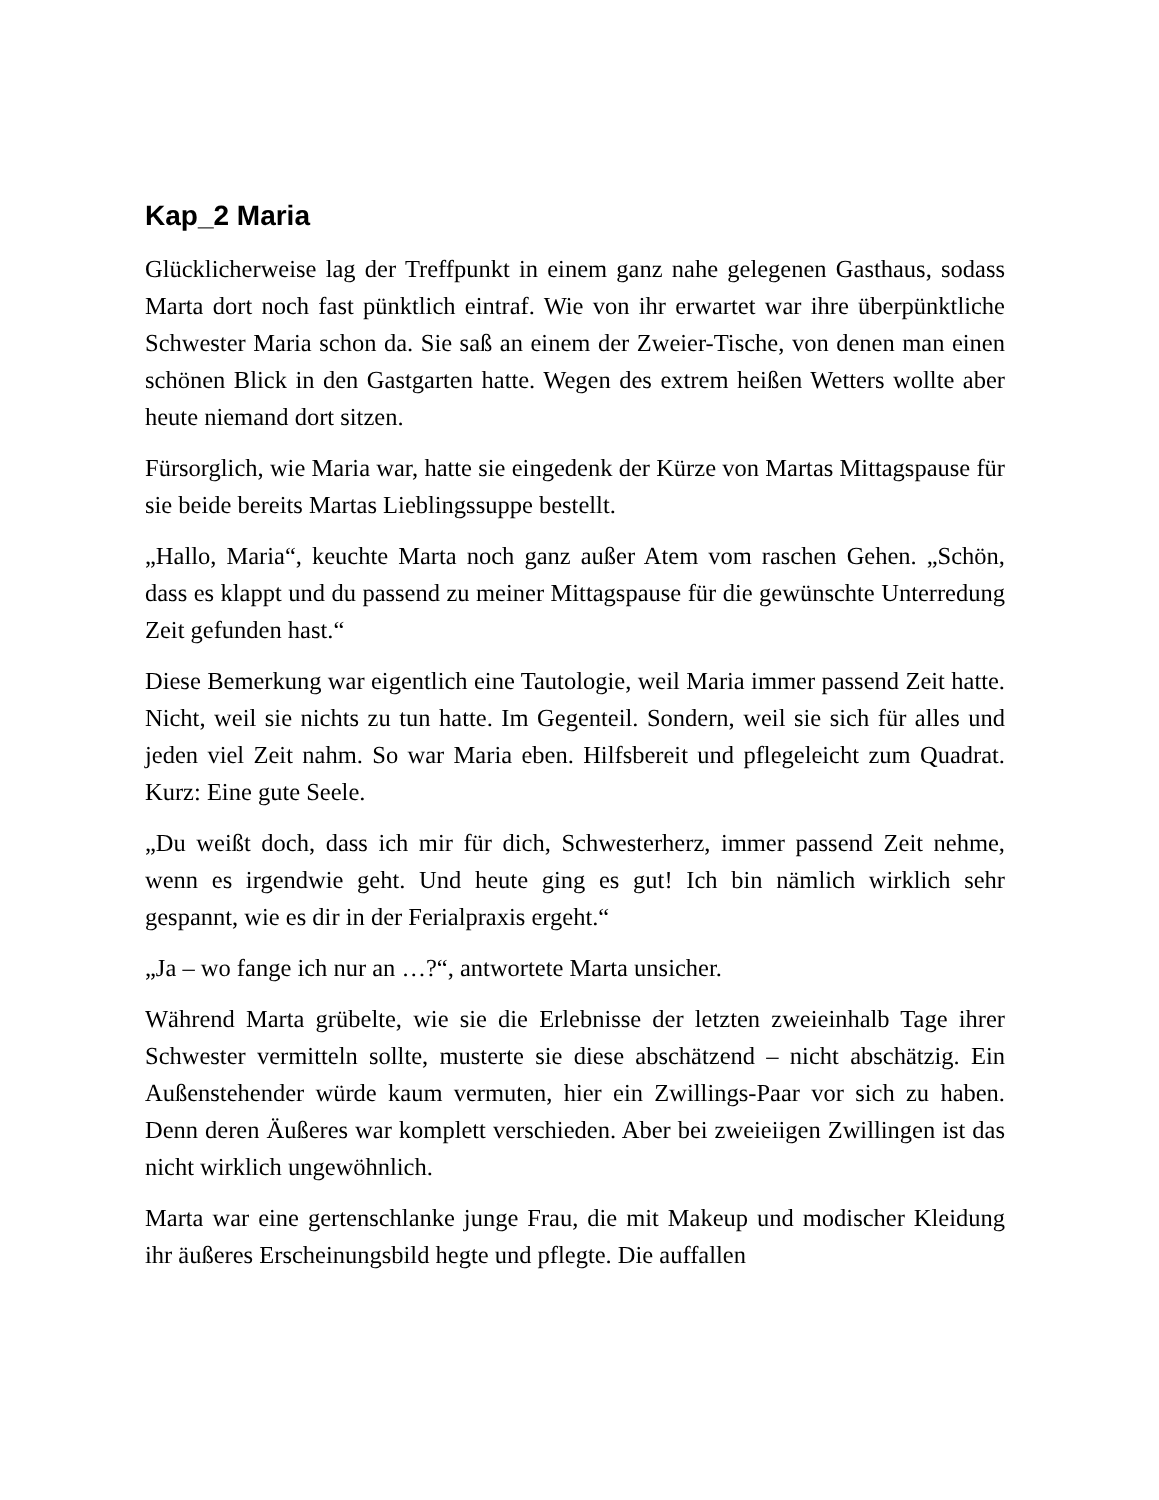Kap_2 Maria
Glücklicherweise lag der Treffpunkt in einem ganz nahe gelegenen Gasthaus, sodass Marta dort noch fast pünktlich eintraf. Wie von ihr erwartet war ihre überpünktliche Schwester Maria schon da. Sie saß an einem der Zweier-Tische, von denen man einen schönen Blick in den Gastgarten hatte. Wegen des extrem heißen Wetters wollte aber heute niemand dort sitzen.
Fürsorglich, wie Maria war, hatte sie eingedenk der Kürze von Martas Mittagspause für sie beide bereits Martas Lieblingssuppe bestellt.
„Hallo, Maria“, keuchte Marta noch ganz außer Atem vom raschen Gehen. „Schön, dass es klappt und du passend zu meiner Mittagspause für die gewünschte Unterredung Zeit gefunden hast.“
Diese Bemerkung war eigentlich eine Tautologie, weil Maria immer passend Zeit hatte. Nicht, weil sie nichts zu tun hatte. Im Gegenteil. Sondern, weil sie sich für alles und jeden viel Zeit nahm. So war Maria eben. Hilfsbereit und pflegeleicht zum Quadrat. Kurz: Eine gute Seele.
„Du weißt doch, dass ich mir für dich, Schwesterherz, immer passend Zeit nehme, wenn es irgendwie geht. Und heute ging es gut! Ich bin nämlich wirklich sehr gespannt, wie es dir in der Ferialpraxis ergeht.“
„Ja – wo fange ich nur an …?“, antwortete Marta unsicher.
Während Marta grübelte, wie sie die Erlebnisse der letzten zweieinhalb Tage ihrer Schwester vermitteln sollte, musterte sie diese abschätzend – nicht abschätzig. Ein Außenstehender würde kaum vermuten, hier ein Zwillings-Paar vor sich zu haben. Denn deren Äußeres war komplett verschieden. Aber bei zweieiigen Zwillingen ist das nicht wirklich ungewöhnlich.
Marta war eine gertenschlanke junge Frau, die mit Makeup und modischer Kleidung ihr äußeres Erscheinungsbild hegte und pflegte. Die auffallen